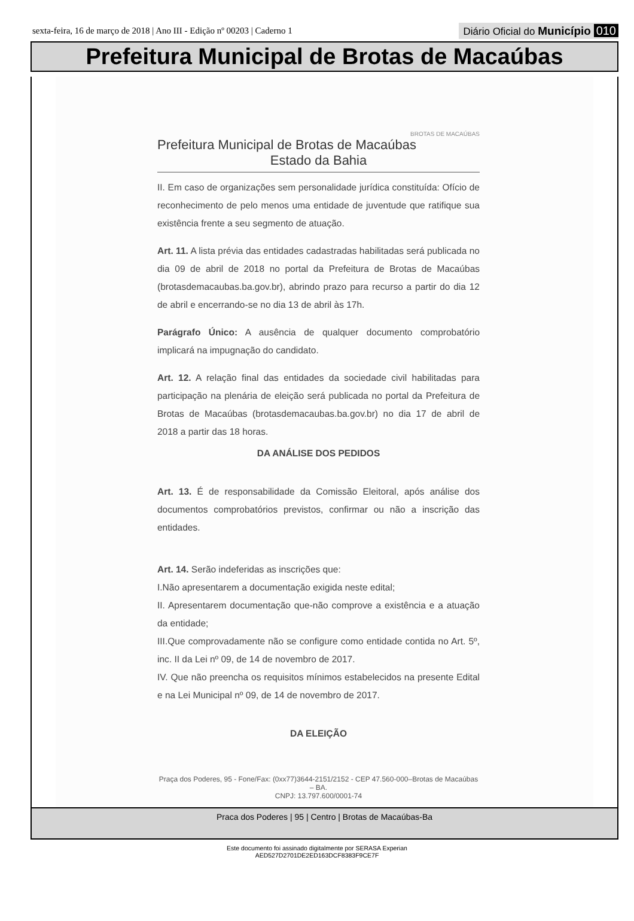sexta-feira, 16 de março de 2018 | Ano III - Edição nº 00203 | Caderno 1 Diário Oficial do Município 010
Prefeitura Municipal de Brotas de Macaúbas
BROTAS DE MACAÚBAS
Prefeitura Municipal de Brotas de Macaúbas
Estado da Bahia
II. Em caso de organizações sem personalidade jurídica constituída: Ofício de reconhecimento de pelo menos uma entidade de juventude que ratifique sua existência frente a seu segmento de atuação.
Art. 11. A lista prévia das entidades cadastradas habilitadas será publicada no dia 09 de abril de 2018 no portal da Prefeitura de Brotas de Macaúbas (brotasdemacaubas.ba.gov.br), abrindo prazo para recurso a partir do dia 12 de abril e encerrando-se no dia 13 de abril às 17h.
Parágrafo Único: A ausência de qualquer documento comprobatório implicará na impugnação do candidato.
Art. 12. A relação final das entidades da sociedade civil habilitadas para participação na plenária de eleição será publicada no portal da Prefeitura de Brotas de Macaúbas (brotasdemacaubas.ba.gov.br) no dia 17 de abril de 2018 a partir das 18 horas.
DA ANÁLISE DOS PEDIDOS
Art. 13. É de responsabilidade da Comissão Eleitoral, após análise dos documentos comprobatórios previstos, confirmar ou não a inscrição das entidades.
Art. 14. Serão indeferidas as inscrições que:
I.Não apresentarem a documentação exigida neste edital;
II. Apresentarem documentação que-não comprove a existência e a atuação da entidade;
III.Que comprovadamente não se configure como entidade contida no Art. 5º, inc. II da Lei nº 09, de 14 de novembro de 2017.
IV. Que não preencha os requisitos mínimos estabelecidos na presente Edital e na Lei Municipal nº 09, de 14 de novembro de 2017.
DA ELEIÇÃO
Praça dos Poderes, 95 - Fone/Fax: (0xx77)3644-2151/2152 - CEP 47.560-000–Brotas de Macaúbas – BA.
CNPJ: 13.797.600/0001-74
Praca dos Poderes | 95 | Centro | Brotas de Macaúbas-Ba
Este documento foi assinado digitalmente por SERASA Experian
AED527D2701DE2ED163DCF8383F9CE7F